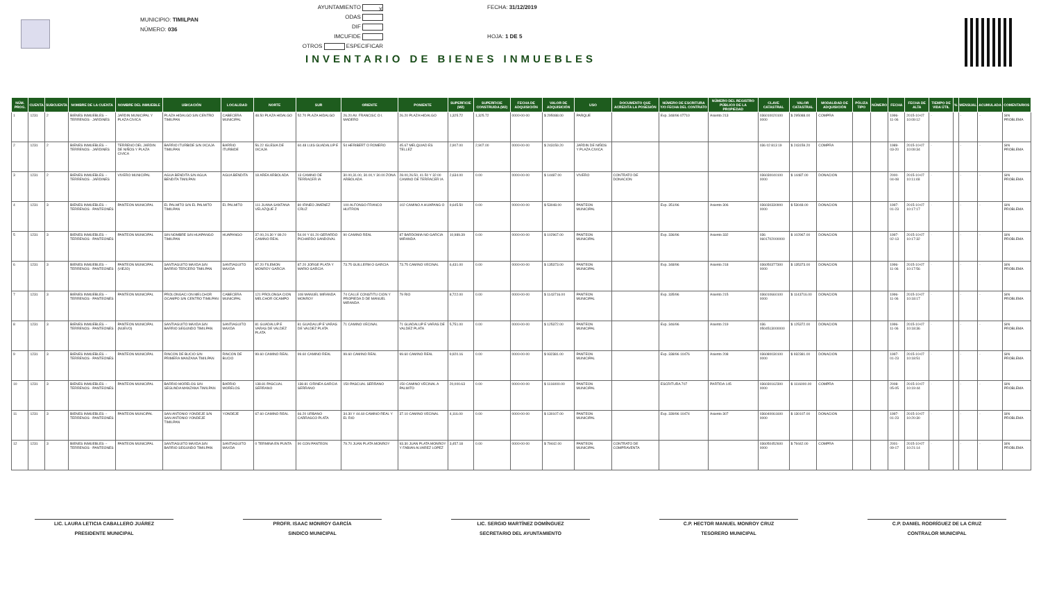MUNICIPIO: TIMILPAN
NÚMERO: 036
AYUNTAMIENTO X
ODAS
DIF
IMCUFIDE
OTROS ESPECIFICAR
FECHA: 31/12/2019
HOJA: 1 DE 5
INVENTARIO DE BIENES INMUEBLES
| NÚM. PROG. | CUENTA | SUBCUENTA | NOMBRE DE LA CUENTA | NOMBRE DEL INMUEBLE | UBICACIÓN | LOCALIDAD | NORTE | SUR | ORIENTE | PONIENTE | SUPERFICIE (M2) | SUPERFICIE CONSTRUIDA (M2) | FECHA DE ADQUISICIÓN | VALOR DE ADQUISICIÓN | USO | DOCUMENTO QUE ACREDITA LA POSESIÓN | NÚMERO DE ESCRITURA Y/O FECHA DEL CONTRATO | NÚMERO DEL REGISTRO PÚBLICO DE LA PROPIEDAD | CLAVE CATASTRAL | VALOR CATASTRAL | MODALIDAD DE ADQUISICIÓN | PÓLIZA TIPO | NÚMERO | FECHA | FECHA DE ALTA | TIEMPO DE VIDA ÚTIL | % | MENSUAL | ACUMULADA | COMENTARIOS |
| --- | --- | --- | --- | --- | --- | --- | --- | --- | --- | --- | --- | --- | --- | --- | --- | --- | --- | --- | --- | --- | --- | --- | --- | --- | --- | --- | --- | --- | --- | --- |
| 1 | 1231 | 2 | BIENES INMUEBLES -- TERRENOS - JARDINES | JARDIN MUNICIPAL Y PLAZA CIVICA | PLAZA HIDALGO S/N CENTRO TIMILPAN | CABECERA MUNICIPAL | 48.50 PLAZA HIDALGO | 52.70 PLAZA HIDALGO | 26.20 AV. FRANCISC O I. MADERO | 26.20 PLAZA HIDALGO | 1,325.72 | 1,325.72 | 0000-00-00 | $ 295088.00 | PARQUE | | Exp. 348/96 07710 | Asiento 213 | 036010020100 0000 | $ 295088.00 | COMPRA | | | 1996-11-06 | 2015-10-07 10:09:12 | - | | - | - | SIN PROBLEMA |
| 2 | 1231 | 2 | BIENES INMUEBLES -- TERRENOS - JARDINES | TERRENO DEL JARDIN DE NIÑOS Y PLAZA CIVICA | BARRIO ITURBIDE S/N IXCAJA TIMILPAN | BARRIO ITURBIDE | 56.22 IGLESIA DE IXCAJA | 60.48 LUIS GUADALUP E | 54 HERIBERT O ROMERO | 45.67 MELQUIAD ES TELLEZ | 2,907.00 | 2,907.00 | 0000-00-00 | $ 243159.20 | JARDIN DE NIÑOS Y PLAZA CIVICA | | | | 036 02 813 19 | $ 243159.20 | COMPRA | | | 1989-03-20 | 2015-10-07 10:09:34 | - | | - | - | SIN PROBLEMA |
| 3 | 1231 | 2 | BIENES INMUEBLES -- TERRENOS - JARDINES | VIVERO MUNICIPAL | AGUA BENDITA S/N AGUA BENDITA TIMILPAN | AGUA BENDITA | 18 AREA ARBOLADA | 13 CAMINO DE TERRACER IA | 30.00,31.00, 30.00,Y 30.00 ZONA ARBOLADA | 28.00,26.50, 41.50 Y 32.00 CAMINO DE TERRACER IA | 2,634.00 | 0.00 | 0000-00-00 | $ 14487.00 | VIVERO | CONTRATO DE DONACION | | | 036030040100 0000 | $ 14487.00 | DONACION | | | 2000-04-08 | 2015-10-07 10:11:48 | - | | - | - | SIN PROBLEMA |
| 4 | 1231 | 3 | BIENES INMUEBLES -- TERRENOS - PANTEONES | PANTEON MUNICIPAL | EL PALMITO S/N EL PALMITO TIMILPAN | EL PALMITO | 111 JUANA SANTANA VELAZQUE Z | 80 IRINEO JIMENEZ CRUZ | 100 ALFONSO FRANCO HUITRON | 102 CAMINO A HUAPANG O | 9,645.50 | 0.00 | 0000-00-00 | $ 53048.00 | PANTEON MUNICIPAL | | Exp. 351/96 | Asiento 306 | 036030330900 0000 | $ 53048.00 | DONACION | | | 1997-01-23 | 2015-10-07 10:17:17 | - | | - | - | SIN PROBLEMA |
| 5 | 1231 | 3 | BIENES INMUEBLES -- TERRENOS - PANTEONES | PANTEON MUNICIPAL | SIN NOMBRE S/N HUAPANGO TIMILPAN | HUAPANGO | 37.00,24.30 Y 89.20 CAMINO REAL | 54.00 Y 81.20 GERARDO PICHARDO SANDOVAL | 90 CAMINO REAL | 87 BARDOMIA NO GARCIA MIRANDA | 10,989.39 | 0.00 | 0000-00-00 | $ 102967.00 | PANTEON MUNICIPAL | | Exp. 336/96 | Asiento 332 | 036 0601702000000 | $ 102967.00 | DONACION | | | 1997-02-13 | 2015-10-07 10:17:32 | - | | - | - | SIN PROBLEMA |
| 6 | 1231 | 3 | BIENES INMUEBLES -- TERRENOS - PANTEONES | PANTEON MUNICIPAL (VIEJO) | SANTIAGUITO MAXDA S/N BARRIO TERCERO TIMILPAN | SANTIAGUITO MAXDA | 87.20 FILEMON MONROY GARCIA | 87.20 JORGE PLATA Y MARIO GARCIA | 73.75 GUILLERM O GARCIA | 73.75 CAMINO VECINAL | 6,431.00 | 0.00 | 0000-00-00 | $ 135373.00 | PANTEON MUNICIPAL | | Exp. 348/96 | Asiento 218 | 036050377300 0000 | $ 135373.00 | DONACION | | | 1996-11-06 | 2015-10-07 10:17:56 | - | | - | - | SIN PROBLEMA |
| 7 | 1231 | 3 | BIENES INMUEBLES -- TERRENOS - PANTEONES | PANTEON MUNICIPAL | PROLONGACI ON MELCHOR OCAMPO S/N CENTRO TIMILPAN | CABECERA MUNICIPAL | 121 PROLONGA CION MELCHOR OCAMPO | 108 MANUEL MIRANDA MONROY | 74 CALLE CONSTITU CION Y PROPIEDA D DE MANUEL MIRANDA | 79 RIO | 8,722.00 | 0.00 | 0000-00-00 | $ 1143716.00 | PANTEON MUNICIPAL | | Exp. 335/96 | Asiento 215 | 036010660100 0000 | $ 1143716.00 | DONACION | | | 1996-11-06 | 2015-10-07 10:18:17 | - | | - | - | SIN PROBLEMA |
| 8 | 1231 | 3 | BIENES INMUEBLES -- TERRENOS - PANTEONES | PANTEON MUNICIPAL (NUEVO) | SANTIAGUITO MAXDA S/N BARRIO SEGUNDO TIMILPAN | SANTIAGUITO MAXDA | 81 GUADALUP E VARAS DE VALDEZ PLATA | 81 GUADALUP E VARAS DE VALDEZ PLATA | 71 CAMINO VECINAL | 71 GUADALUP E VARAS DE VALDEZ PLATA | 5,751.00 | 0.00 | 0000-00-00 | $ 125372.00 | PANTEON MUNICIPAL | | Exp. 346/96 | Asiento 219 | 036 0504513000000 | $ 125372.00 | DONACION | | | 1996-11-06 | 2015-10-07 10:18:36 | - | | - | - | SIN PROBLEMA |
| 9 | 1231 | 3 | BIENES INMUEBLES -- TERRENOS - PANTEONES | PANTEON MUNICIPAL | RINCON DE BUCIO S/N PRIMERA MANZANA TIMILPAN | RINCON DE BUCIO | 99.60 CAMINO REAL | 99.60 CAMINO REAL | 99.60 CAMINO REAL | 99.60 CAMINO REAL | 9,920.16 | 0.00 | 0000-00-00 | $ 932381.00 | PANTEON MUNICIPAL | | Exp. 338/96 10476 | Asiento 208 | 036080030100 0000 | $ 932381.00 | DONACION | | | 1997-01-23 | 2015-10-07 10:18:51 | - | | - | - | SIN PROBLEMA |
| 10 | 1231 | 3 | BIENES INMUEBLES -- TERRENOS - PANTEONES | PANTEON MUNICIPAL | BARRIO MORELOS S/N SEGUNDA MANZANA TIMILPAN | BARRIO MORELOS | 138.81 PASCUAL SERRANO | 138.81 CIRINEA GARCIA SERRANO | 150 PASCUAL SERRANO | 150 CAMINO VECINAL A PALMITO | 20,000.63 | 0.00 | 0000-00-00 | $ 1116000.00 | PANTEON MUNICIPAL | | ESCRITURA 707 | PARTIDA 145 | 036030162300 0000 | $ 1116000.00 | COMPRA | | | 2008-05-05 | 2015-10-07 10:19:44 | - | | - | - | SIN PROBLEMA |
| 11 | 1231 | 3 | BIENES INMUEBLES -- TERRENOS - PANTEONES | PANTEON MUNCIPAL | SAN ANTONIO YONDEJE S/N SAN ANTONIO YONDEJE TIMILPAN | YONDEJE | 67.60 CAMINO REAL | 66.20 URBANO CARRASCO PLATA | 34.30 Y 44.60 CAMINO REAL Y EL RIO | 37.10 CAMINO VECINAL | 4,116.00 | 0.00 | 0000-00-00 | $ 130107.00 | PANTEON MUNICIPAL | | Exp. 339/96 10474 | Asiento 307 | 036040061600 0000 | $ 130107.00 | DONACION | | | 1997-01-23 | 2015-10-07 10:20:30 | - | | - | - | SIN PROBLEMA |
| 12 | 1231 | 3 | BIENES INMUEBLES -- TERRENOS - PANTEONES | PANTEON MUNICIPAL | SANTIAGUITO MAXDA S/N BARRIO SEGUNDO TIMILPAN | SANTIAGUITO MAXDA | 0 TERMINA EN PUNTA | 90 CON PANTEON | 79.70 JUAN PLATA MONROY | 93.30 JUAN PLATA MONROY Y FABIAN ALVAREZ LOPEZ | 3,457.18 | 0.00 | 0000-00-00 | $ 79442.00 | PANTEON MUNICIPAL | CONTRATO DE COMPRAVENTA | | | 036050452600 0000 | $ 79442.00 | COMPRA | | | 2001-09-17 | 2015-10-07 10:21:14 | - | | - | - | SIN PROBLEMA |
LIC. LAURA LETICIA CABALLERO JUÁREZ
PRESIDENTE MUNICIPAL
PROFR. ISAAC MONROY GARCÍA
SINDICO MUNICIPAL
LIC. SERGIO MARTÍNEZ DOMÍNGUEZ
SECRETARIO DEL AYUNTAMIENTO
C.P. HECTOR MANUEL MONROY CRUZ
TESORERO MUNICIPAL
C.P. DANIEL RODRÍGUEZ DE LA CRUZ
CONTRALOR MUNICIPAL